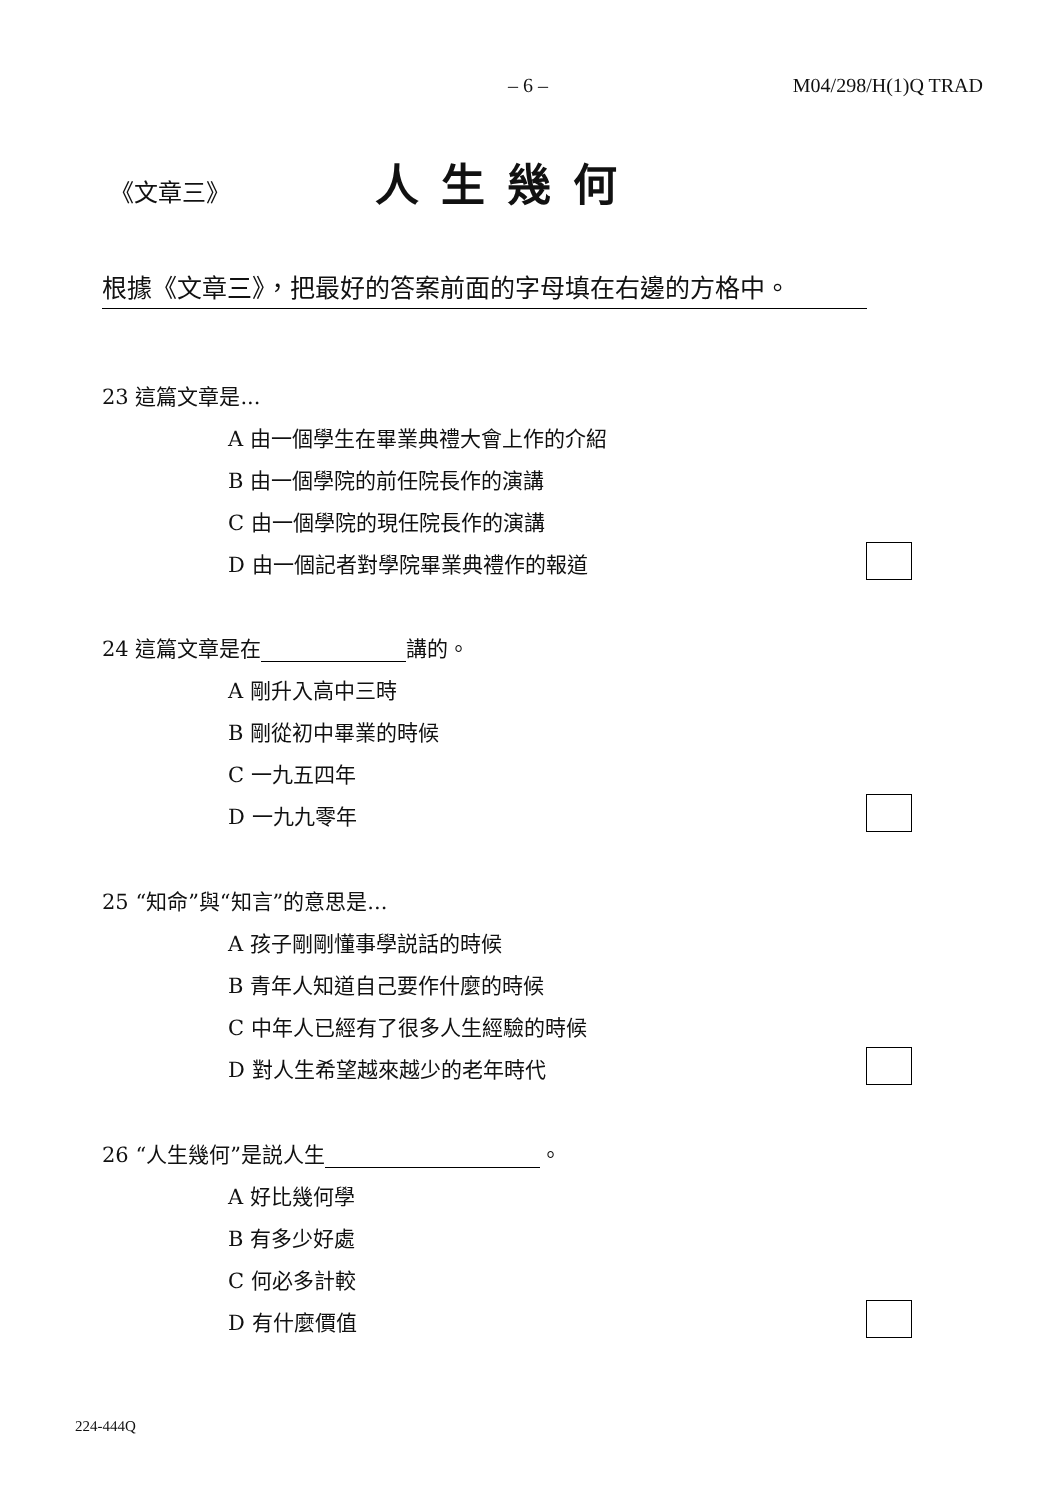– 6 – M04/298/H(1)Q TRAD
《文章三》 人生幾何
根據《文章三》，把最好的答案前面的字母填在右邊的方格中。
23 這篇文章是...
A 由一個學生在畢業典禮大會上作的介紹
B 由一個學院的前任院長作的演講
C 由一個學院的現任院長作的演講
D 由一個記者對學院畢業典禮作的報道
24 這篇文章是在 講的。
A 剛升入高中三時
B 剛從初中畢業的時候
C 一九五四年
D 一九九零年
25 “知命”與“知言”的意思是...
A 孩子剛剛懂事學説話的時候
B 青年人知道自己要作什麼的時候
C 中年人已經有了很多人生經驗的時候
D 對人生希望越來越少的老年時代
26 “人生幾何”是説人生 。
A 好比幾何學
B 有多少好處
C 何必多計較
D 有什麼價值
224-444Q